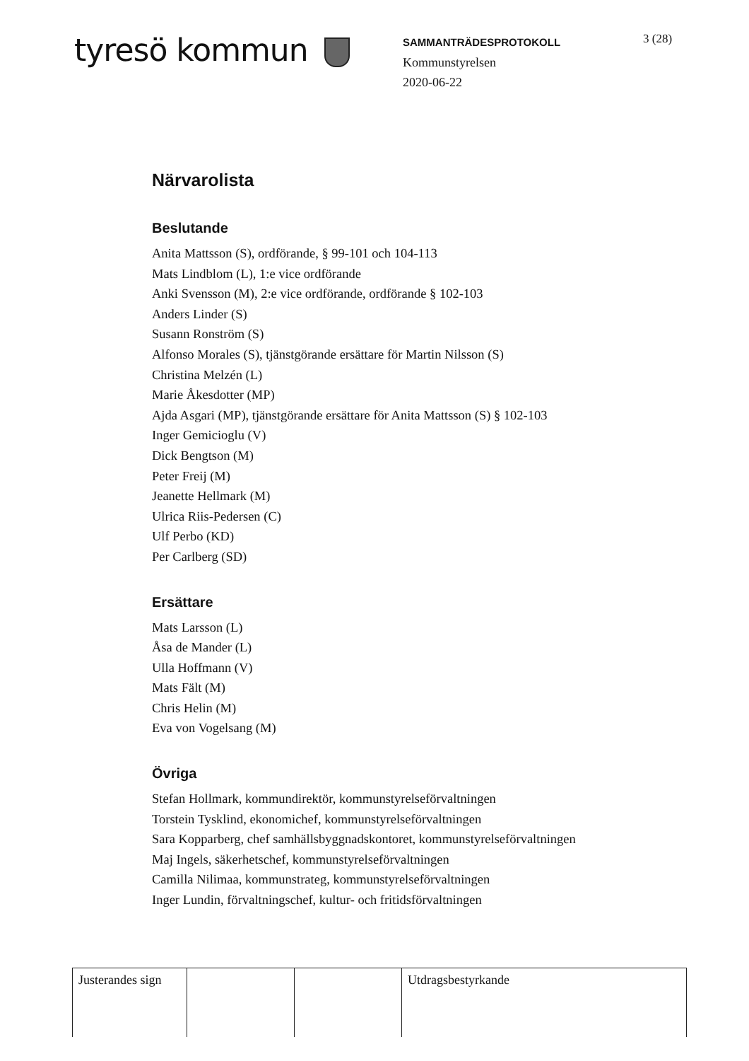tyresö kommun
SAMMANTRÄDESPROTOKOLL
Kommunstyrelsen
2020-06-22
3 (28)
Närvarolista
Beslutande
Anita Mattsson (S), ordförande, § 99-101 och 104-113
Mats Lindblom (L), 1:e vice ordförande
Anki Svensson (M), 2:e vice ordförande, ordförande § 102-103
Anders Linder (S)
Susann Ronström (S)
Alfonso Morales (S), tjänstgörande ersättare för Martin Nilsson (S)
Christina Melzén (L)
Marie Åkesdotter (MP)
Ajda Asgari (MP), tjänstgörande ersättare för Anita Mattsson (S) § 102-103
Inger Gemicioglu (V)
Dick Bengtson (M)
Peter Freij (M)
Jeanette Hellmark (M)
Ulrica Riis-Pedersen (C)
Ulf Perbo (KD)
Per Carlberg (SD)
Ersättare
Mats Larsson (L)
Åsa de Mander (L)
Ulla Hoffmann (V)
Mats Fält (M)
Chris Helin (M)
Eva von Vogelsang (M)
Övriga
Stefan Hollmark, kommundirektör, kommunstyrelseförvaltningen
Torstein Tysklind, ekonomichef, kommunstyrelseförvaltningen
Sara Kopparberg, chef samhällsbyggnadskontoret, kommunstyrelseförvaltningen
Maj Ingels, säkerhetschef, kommunstyrelseförvaltningen
Camilla Nilimaa, kommunstrateg, kommunstyrelseförvaltningen
Inger Lundin, förvaltningschef, kultur- och fritidsförvaltningen
| Justerandes sign | | | Utdragsbestyrkande |